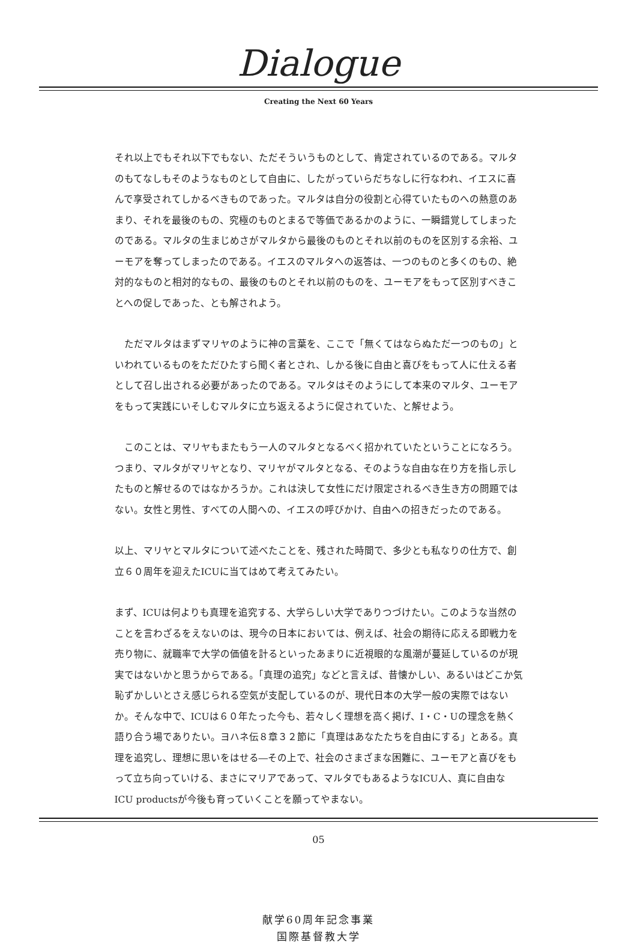Dialogue
Creating the Next 60 Years
それ以上でもそれ以下でもない、ただそういうものとして、肯定されているのである。マルタのもてなしもそのようなものとして自由に、したがっていらだちなしに行なわれ、イエスに喜んで享受されてしかるべきものであった。マルタは自分の役割と心得ていたものへの熱意のあまり、それを最後のもの、究極のものとまるで等価であるかのように、一瞬錯覚してしまったのである。マルタの生まじめさがマルタから最後のものとそれ以前のものを区別する余裕、ユーモアを奪ってしまったのである。イエスのマルタへの返答は、一つのものと多くのもの、絶対的なものと相対的なもの、最後のものとそれ以前のものを、ユーモアをもって区別すべきことへの促しであった、とも解されよう。
　ただマルタはまずマリヤのように神の言葉を、ここで「無くてはならぬただ一つのもの」といわれているものをただひたすら聞く者とされ、しかる後に自由と喜びをもって人に仕える者として召し出される必要があったのである。マルタはそのようにして本来のマルタ、ユーモアをもって実践にいそしむマルタに立ち返えるように促されていた、と解せよう。
　このことは、マリヤもまたもう一人のマルタとなるべく招かれていたということになろう。つまり、マルタがマリヤとなり、マリヤがマルタとなる、そのような自由な在り方を指し示したものと解せるのではなかろうか。これは決して女性にだけ限定されるべき生き方の問題ではない。女性と男性、すべての人間への、イエスの呼びかけ、自由への招きだったのである。
以上、マリヤとマルタについて述べたことを、残された時間で、多少とも私なりの仕方で、創立６０周年を迎えたICUに当てはめて考えてみたい。
まず、ICUは何よりも真理を追究する、大学らしい大学でありつづけたい。このような当然のことを言わざるをえないのは、現今の日本においては、例えば、社会の期待に応える即戦力を売り物に、就職率で大学の価値を計るといったあまりに近視眼的な風潮が蔓延しているのが現実ではないかと思うからである。「真理の追究」などと言えば、昔懐かしい、あるいはどこか気恥ずかしいとさえ感じられる空気が支配しているのが、現代日本の大学一般の実際ではないか。そんな中で、ICUは６０年たった今も、若々しく理想を高く掲げ、I・C・Uの理念を熱く語り合う場でありたい。ヨハネ伝８章３２節に「真理はあなたたちを自由にする」とある。真理を追究し、理想に思いをはせる―その上で、社会のさまざまな困難に、ユーモアと喜びをもって立ち向っていける、まさにマリアであって、マルタでもあるようなICU人、真に自由なICU productsが今後も育っていくことを願ってやまない。
05
献学60周年記念事業
国際基督教大学